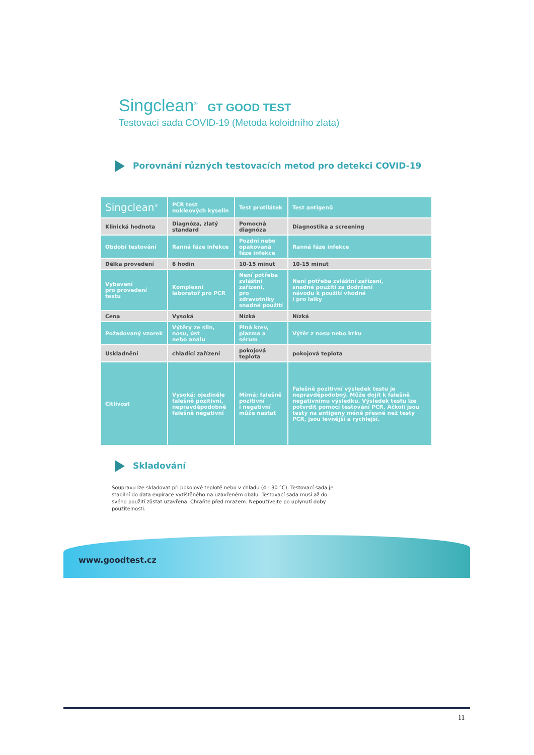Singclean<sup>®</sup> GT GOOD TEST
Testovací sada COVID-19 (Metoda koloidního zlata)
Porovnání různých testovacích metod pro detekci COVID-19
| Singclean<sup>®</sup> | PCR test nukleových kyselin | Test protilátek | Test antigenů |
| --- | --- | --- | --- |
| Klinická hodnota | Diagnóza, zlatý standard | Pomocná diagnóza | Diagnostika a screening |
| Období testování | Ranná fáze infekce | Pozdní nebo opakovaná fáze infekce | Ranná fáze infekce |
| Délka provedení | 6 hodin | 10-15 minut | 10-15 minut |
| Vybavení pro provedení testu | Komplexní laboratoř pro PCR | Není potřeba zvláštní zařízení, pro zdravotníky snadné použití | Není potřeba zvláštní zařízení, snadné použití za dodržení návodu k použití vhodné i pro laiky |
| Cena | Vysoká | Nízká | Nízká |
| Požadovaný vzorek | Výtěry ze slin, nosu, úst nebo análu | Plná krev, plazma a sérum | Výtěr z nosu nebo krku |
| Uskladnění | chladící zařízení | pokojová teplota | pokojová teplota |
| Citlivost | Vysoká; ojediněle falešně pozitivní, nepravděpodobně falešně negativní | Mírná; falešně pozitivní i negativní může nastat | Falešně pozitivní výsledek testu je nepravděpodobný. Může dojít k falešně negativnímu výsledku. Výsledek testu lze potvrdit pomocí testování PCR. Ačkoli jsou testy na antigeny méně přesné než testy PCR, jsou levnější a rychlejší. |
Skladování
Soupravu lze skladovat při pokojové teplotě nebo v chladu (4 - 30 °C). Testovací sada je stabilní do data expirace vytištěného na uzavřeném obalu. Testovací sada musí až do svého použití zůstat uzavřena. Chraňte před mrazem. Nepoužívejte po uplynutí doby použitelnosti.
www.goodtest.cz
11